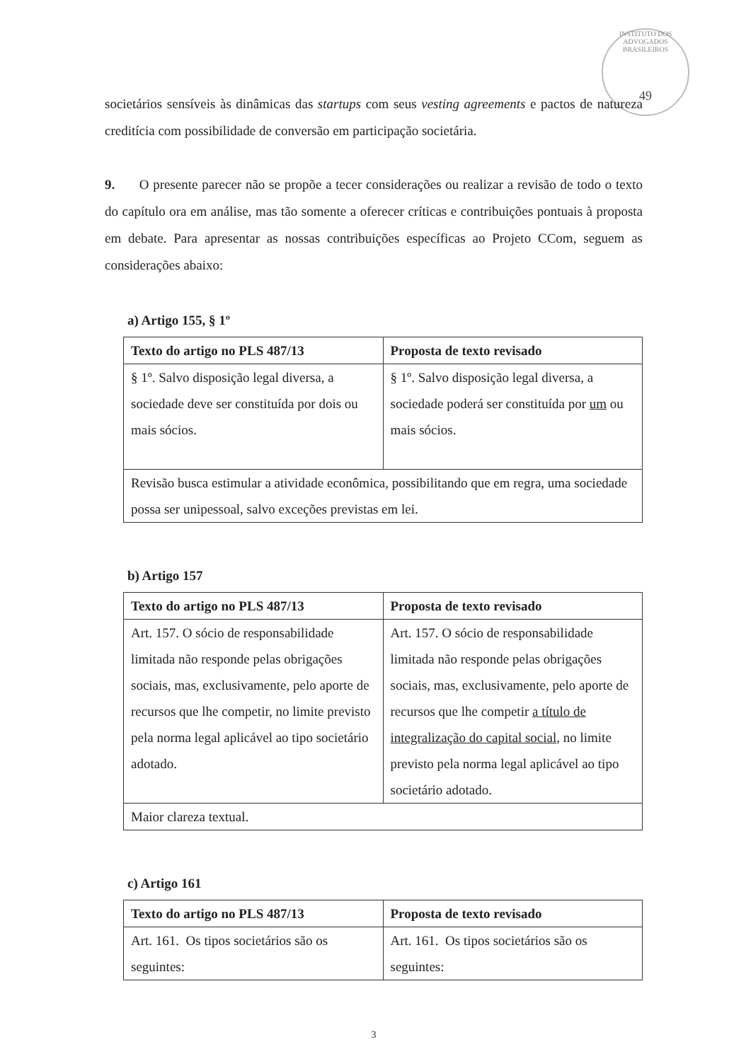INSTITUTO DOS ADVOGADOS BRASILEIROS
49
societários sensíveis às dinâmicas das startups com seus vesting agreements e pactos de natureza creditícia com possibilidade de conversão em participação societária.
9. O presente parecer não se propõe a tecer considerações ou realizar a revisão de todo o texto do capítulo ora em análise, mas tão somente a oferecer críticas e contribuições pontuais à proposta em debate. Para apresentar as nossas contribuições específicas ao Projeto CCom, seguem as considerações abaixo:
a) Artigo 155, § 1º
| Texto do artigo no PLS 487/13 | Proposta de texto revisado |
| --- | --- |
| § 1º. Salvo disposição legal diversa, a sociedade deve ser constituída por dois ou mais sócios. | § 1º. Salvo disposição legal diversa, a sociedade poderá ser constituída por um ou mais sócios. |
| Revisão busca estimular a atividade econômica, possibilitando que em regra, uma sociedade possa ser unipessoal, salvo exceções previstas em lei. | |
b) Artigo 157
| Texto do artigo no PLS 487/13 | Proposta de texto revisado |
| --- | --- |
| Art. 157. O sócio de responsabilidade limitada não responde pelas obrigações sociais, mas, exclusivamente, pelo aporte de recursos que lhe competir, no limite previsto pela norma legal aplicável ao tipo societário adotado. | Art. 157. O sócio de responsabilidade limitada não responde pelas obrigações sociais, mas, exclusivamente, pelo aporte de recursos que lhe competir a título de integralização do capital social , no limite previsto pela norma legal aplicável ao tipo societário adotado. |
| Maior clareza textual. | |
c) Artigo 161
| Texto do artigo no PLS 487/13 | Proposta de texto revisado |
| --- | --- |
| Art. 161. Os tipos societários são os seguintes: | Art. 161. Os tipos societários são os seguintes: |
3